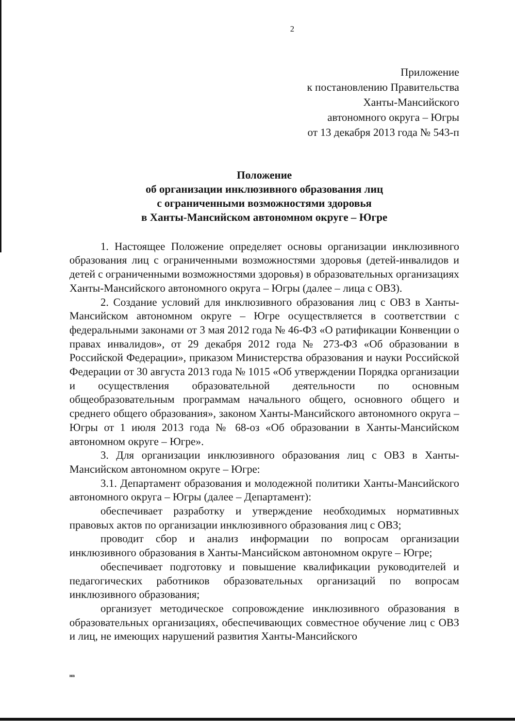2
Приложение
к постановлению Правительства
Ханты-Мансийского
автономного округа – Югры
от 13 декабря 2013 года № 543-п
Положение
об организации инклюзивного образования лиц
с ограниченными возможностями здоровья
в Ханты-Мансийском автономном округе – Югре
1. Настоящее Положение определяет основы организации инклюзивного образования лиц с ограниченными возможностями здоровья (детей-инвалидов и детей с ограниченными возможностями здоровья) в образовательных организациях Ханты-Мансийского автономного округа – Югры (далее – лица с ОВЗ).
2. Создание условий для инклюзивного образования лиц с ОВЗ в Ханты-Мансийском автономном округе – Югре осуществляется в соответствии с федеральными законами от 3 мая 2012 года № 46-ФЗ «О ратификации Конвенции о правах инвалидов», от 29 декабря 2012 года № 273-ФЗ «Об образовании в Российской Федерации», приказом Министерства образования и науки Российской Федерации от 30 августа 2013 года № 1015 «Об утверждении Порядка организации и осуществления образовательной деятельности по основным общеобразовательным программам начального общего, основного общего и среднего общего образования», законом Ханты-Мансийского автономного округа – Югры от 1 июля 2013 года № 68-оз «Об образовании в Ханты-Мансийском автономном округе – Югре».
3. Для организации инклюзивного образования лиц с ОВЗ в Ханты-Мансийском автономном округе – Югре:
3.1. Департамент образования и молодежной политики Ханты-Мансийского автономного округа – Югры (далее – Департамент):
обеспечивает разработку и утверждение необходимых нормативных правовых актов по организации инклюзивного образования лиц с ОВЗ;
проводит сбор и анализ информации по вопросам организации инклюзивного образования в Ханты-Мансийском автономном округе – Югре;
обеспечивает подготовку и повышение квалификации руководителей и педагогических работников образовательных организаций по вопросам инклюзивного образования;
организует методическое сопровождение инклюзивного образования в образовательных организациях, обеспечивающих совместное обучение лиц с ОВЗ и лиц, не имеющих нарушений развития Ханты-Мансийского
нв